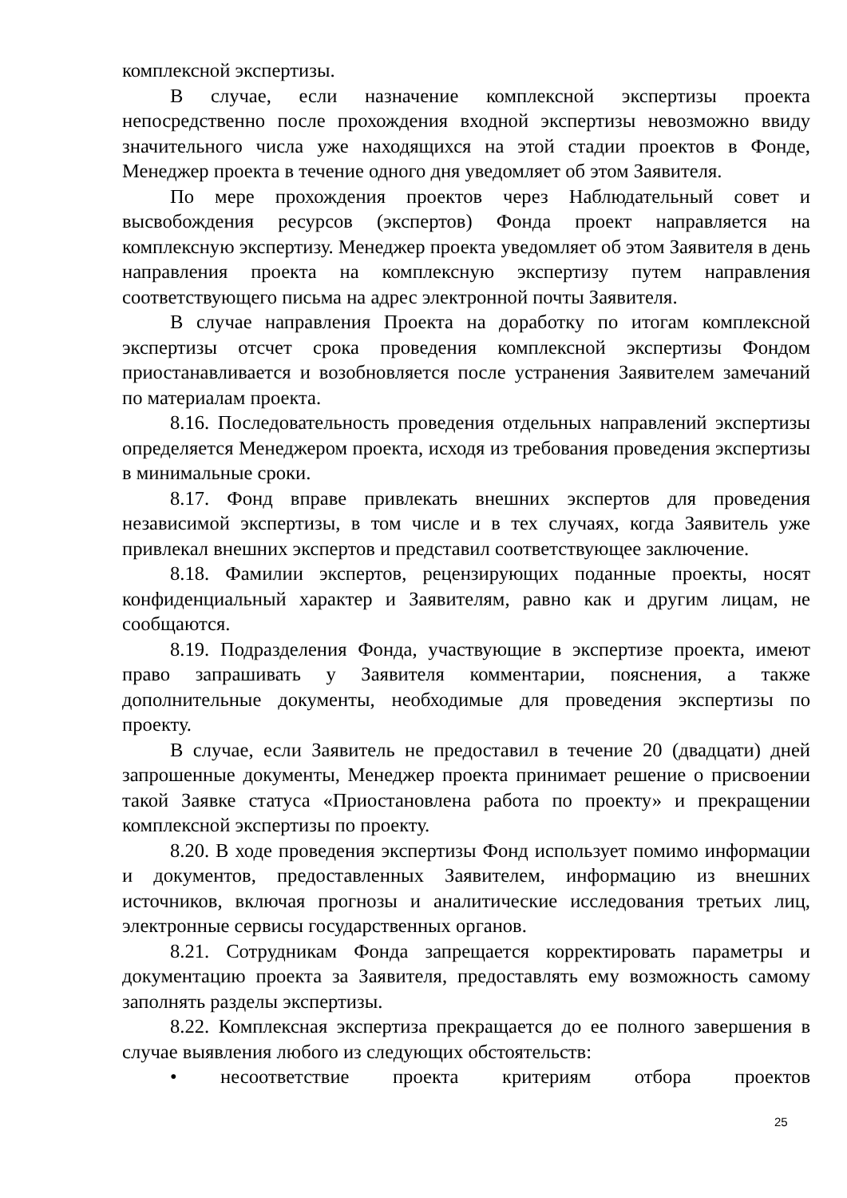комплексной экспертизы.
В случае, если назначение комплексной экспертизы проекта непосредственно после прохождения входной экспертизы невозможно ввиду значительного числа уже находящихся на этой стадии проектов в Фонде, Менеджер проекта в течение одного дня уведомляет об этом Заявителя.
По мере прохождения проектов через Наблюдательный совет и высвобождения ресурсов (экспертов) Фонда проект направляется на комплексную экспертизу. Менеджер проекта уведомляет об этом Заявителя в день направления проекта на комплексную экспертизу путем направления соответствующего письма на адрес электронной почты Заявителя.
В случае направления Проекта на доработку по итогам комплексной экспертизы отсчет срока проведения комплексной экспертизы Фондом приостанавливается и возобновляется после устранения Заявителем замечаний по материалам проекта.
8.16. Последовательность проведения отдельных направлений экспертизы определяется Менеджером проекта, исходя из требования проведения экспертизы в минимальные сроки.
8.17. Фонд вправе привлекать внешних экспертов для проведения независимой экспертизы, в том числе и в тех случаях, когда Заявитель уже привлекал внешних экспертов и представил соответствующее заключение.
8.18. Фамилии экспертов, рецензирующих поданные проекты, носят конфиденциальный характер и Заявителям, равно как и другим лицам, не сообщаются.
8.19. Подразделения Фонда, участвующие в экспертизе проекта, имеют право запрашивать у Заявителя комментарии, пояснения, а также дополнительные документы, необходимые для проведения экспертизы по проекту.
В случае, если Заявитель не предоставил в течение 20 (двадцати) дней запрошенные документы, Менеджер проекта принимает решение о присвоении такой Заявке статуса «Приостановлена работа по проекту» и прекращении комплексной экспертизы по проекту.
8.20. В ходе проведения экспертизы Фонд использует помимо информации и документов, предоставленных Заявителем, информацию из внешних источников, включая прогнозы и аналитические исследования третьих лиц, электронные сервисы государственных органов.
8.21. Сотрудникам Фонда запрещается корректировать параметры и документацию проекта за Заявителя, предоставлять ему возможность самому заполнять разделы экспертизы.
8.22. Комплексная экспертиза прекращается до ее полного завершения в случае выявления любого из следующих обстоятельств:
• несоответствие проекта критериям отбора проектов
25